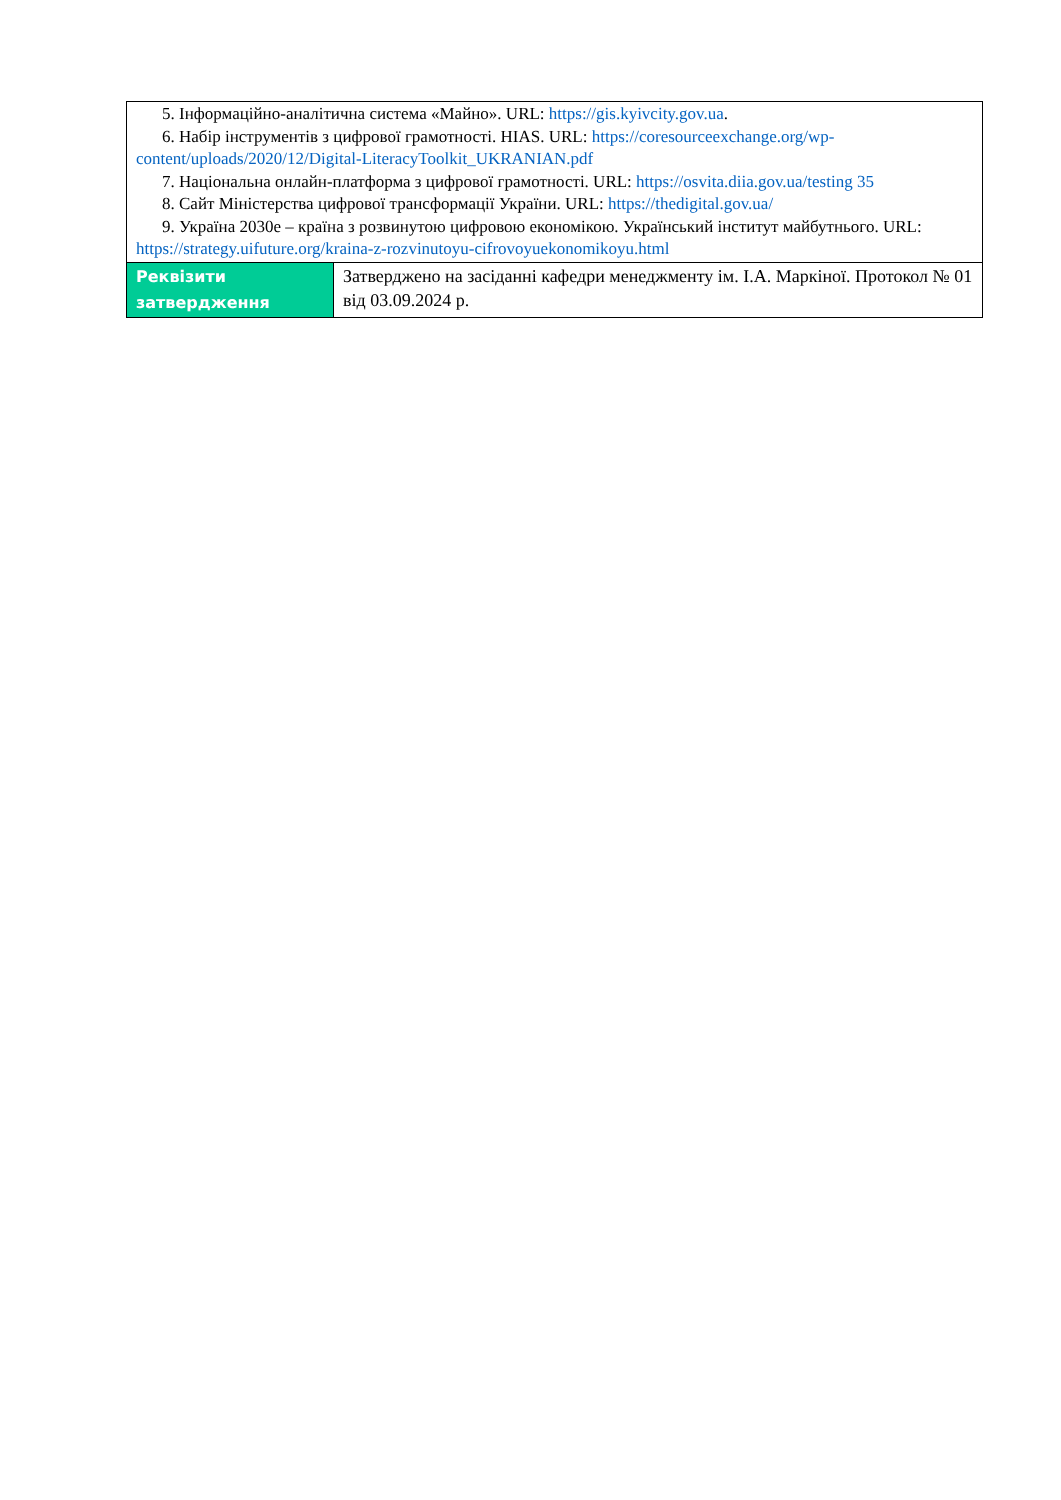| 5. Інформаційно-аналітична система «Майно». URL: https://gis.kyivcity.gov.ua . 6. Набір інструментів з цифрової грамотності. HIAS. URL: https://coresourceexchange.org/wp-content/uploads/2020/12/Digital-LiteracyToolkit_UKRANIAN.pdf 7. Національна онлайн-платформа з цифрової грамотності. URL: https://osvita.diia.gov.ua/testing 35 8. Сайт Міністерства цифрової трансформації України. URL: https://thedigital.gov.ua/ 9. Україна 2030е – країна з розвинутою цифровою економікою. Український інститут майбутнього. URL: https://strategy.uifuture.org/kraina-z-rozvinutoyu-cifrovoyuekonomikoyu.html | |
| Реквізити затвердження | Затверджено на засіданні кафедри менеджменту ім. І.А. Маркіної. Протокол № 01 від 03.09.2024 р. |